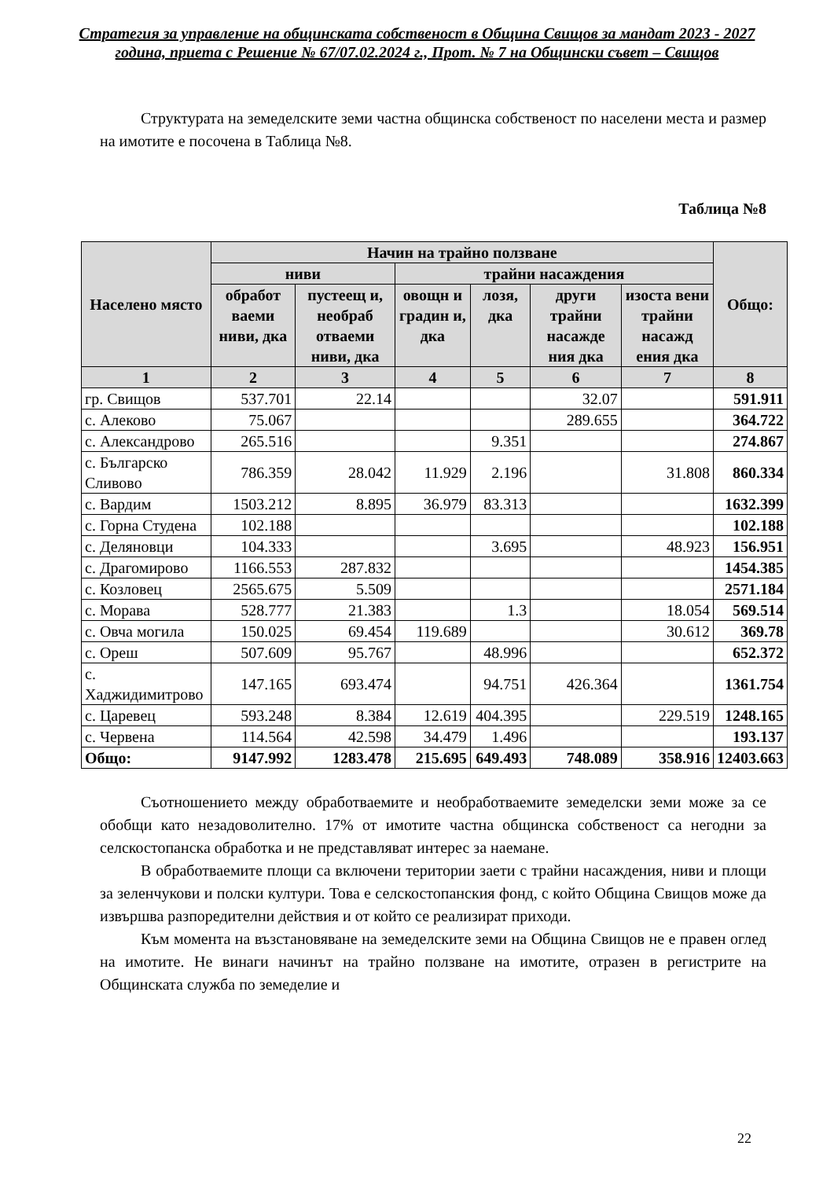Стратегия за управление на общинската собственост в Община Свищов за мандат 2023 - 2027 година, приета с Решение № 67/07.02.2024 г., Прот. № 7 на Общински съвет – Свищов
Структурата на земеделските земи частна общинска собственост по населени места и размер на имотите е посочена в Таблица №8.
Таблица №8
| Населено място | Начин на трайно ползване | | | | | | Общо: |
| --- | --- | --- | --- | --- | --- | --- | --- |
| | ниви | | трайни насаждения | | | | |
| | обработ ваеми ниви, дка | пустеещ и, необраб отваеми ниви, дка | овощн и градин и, дка | лозя, дка | други трайни насажде ния дка | изоста вени трайни насажд ения дка | |
| 1 | 2 | 3 | 4 | 5 | 6 | 7 | 8 |
| гр. Свищов | 537.701 | 22.14 | | | 32.07 | | 591.911 |
| с. Алеково | 75.067 | | | | 289.655 | | 364.722 |
| с. Александрово | 265.516 | | | 9.351 | | | 274.867 |
| с. Българско Сливово | 786.359 | 28.042 | 11.929 | 2.196 | | 31.808 | 860.334 |
| с. Вардим | 1503.212 | 8.895 | 36.979 | 83.313 | | | 1632.399 |
| с. Горна Студена | 102.188 | | | | | | 102.188 |
| с. Деляновци | 104.333 | | | 3.695 | | 48.923 | 156.951 |
| с. Драгомирово | 1166.553 | 287.832 | | | | | 1454.385 |
| с. Козловец | 2565.675 | 5.509 | | | | | 2571.184 |
| с. Морава | 528.777 | 21.383 | | 1.3 | | 18.054 | 569.514 |
| с. Овча могила | 150.025 | 69.454 | 119.689 | | | 30.612 | 369.78 |
| с. Ореш | 507.609 | 95.767 | | 48.996 | | | 652.372 |
| с. Хаджидимитрово | 147.165 | 693.474 | | 94.751 | 426.364 | | 1361.754 |
| с. Царевец | 593.248 | 8.384 | 12.619 | 404.395 | | 229.519 | 1248.165 |
| с. Червена | 114.564 | 42.598 | 34.479 | 1.496 | | | 193.137 |
| Общо: | 9147.992 | 1283.478 | 215.695 | 649.493 | 748.089 | 358.916 | 12403.663 |
Съотношението между обработваемите и необработваемите земеделски земи може за се обобщи като незадоволително. 17% от имотите частна общинска собственост са негодни за селскостопанска обработка и не представляват интерес за наемане.
В обработваемите площи са включени територии заети с трайни насаждения, ниви и площи за зеленчукови и полски култури. Това е селскостопанския фонд, с който Община Свищов може да извършва разпоредителни действия и от който се реализират приходи.
Към момента на възстановяване на земеделските земи на Община Свищов не е правен оглед на имотите. Не винаги начинът на трайно ползване на имотите, отразен в регистрите на Общинската служба по земеделие и
22